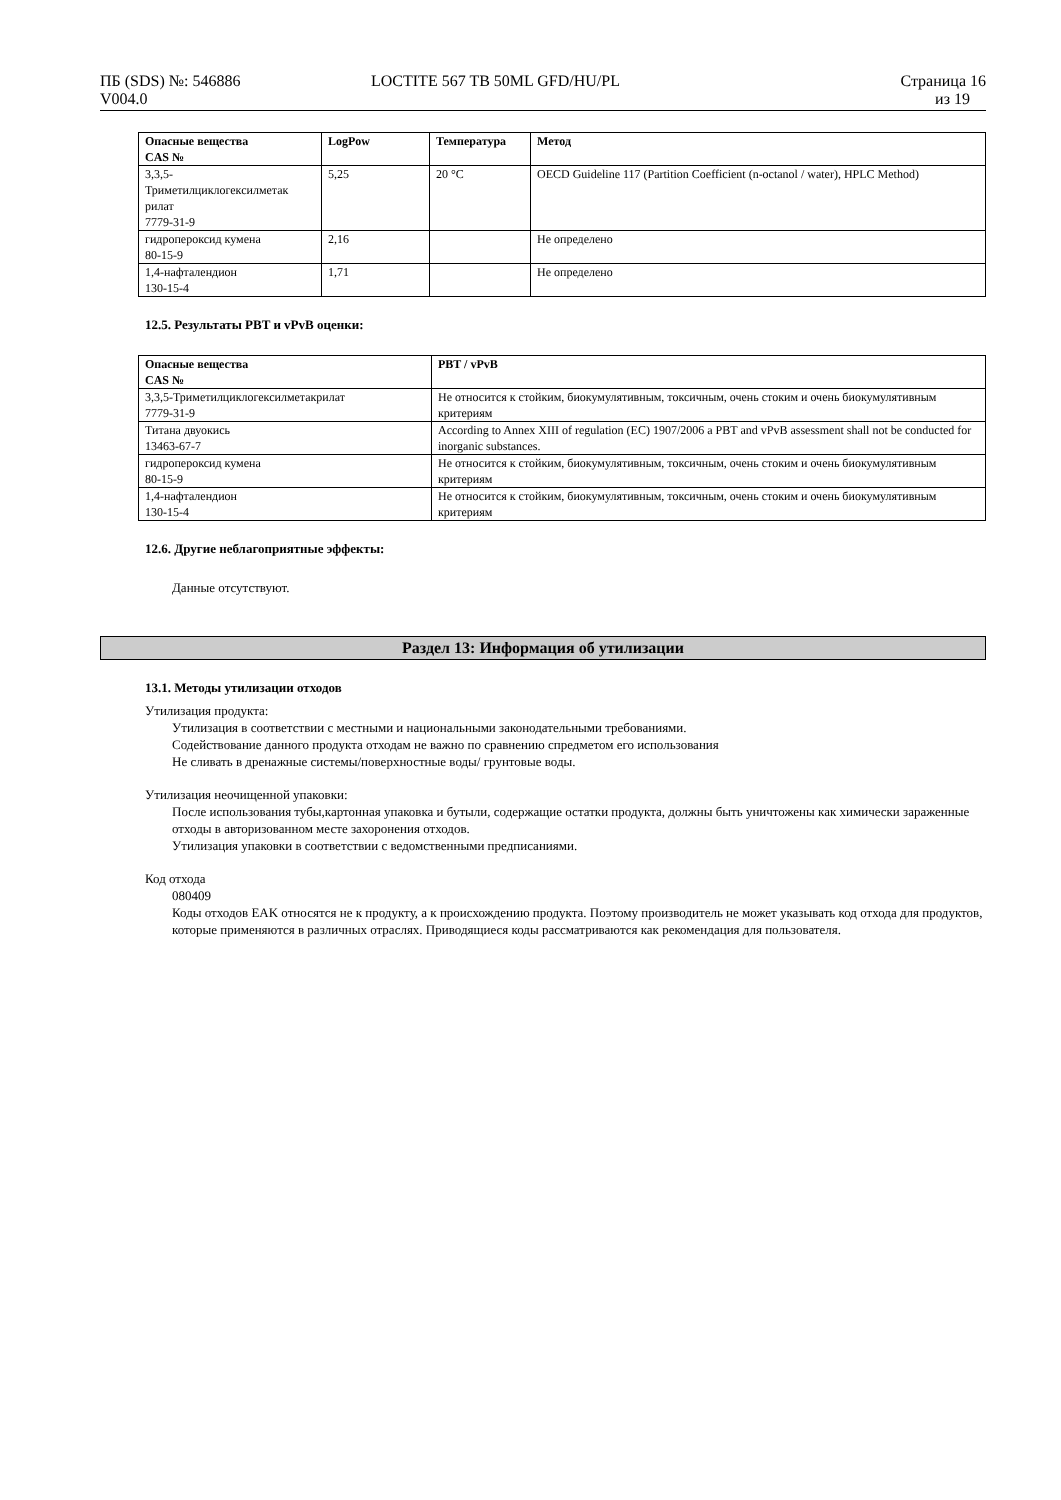ПБ (SDS) №: 546886
V004.0
LOCTITE 567 TB 50ML GFD/HU/PL Страница 16
из 19
| Опасные вещества CAS № | LogPow | Температура | Метод |
| --- | --- | --- | --- |
| 3,3,5- Триметилциклогексилметак рилат 7779-31-9 | 5,25 | 20 °C | OECD Guideline 117 (Partition Coefficient (n-octanol / water), HPLC Method) |
| гидропероксид кумена 80-15-9 | 2,16 | | Не определено |
| 1,4-нафталендион 130-15-4 | 1,71 | | Не определено |
12.5. Результаты PBT и vPvB оценки:
| Опасные вещества CAS № | PBT / vPvB |
| --- | --- |
| 3,3,5-Триметилциклогексилметакрилат 7779-31-9 | Не относится к стойким, биокумулятивным, токсичным, очень стоким и очень биокумулятивным критериям |
| Титана двуокись 13463-67-7 | According to Annex XIII of regulation (EC) 1907/2006 a PBT and vPvB assessment shall not be conducted for inorganic substances. |
| гидропероксид кумена 80-15-9 | Не относится к стойким, биокумулятивным, токсичным, очень стоким и очень биокумулятивным критериям |
| 1,4-нафталендион 130-15-4 | Не относится к стойким, биокумулятивным, токсичным, очень стоким и очень биокумулятивным критериям |
12.6. Другие неблагоприятные эффекты:
Данные отсутствуют.
Раздел 13: Информация об утилизации
13.1. Методы утилизации отходов
Утилизация продукта:
Утилизация в соответствии с местными и национальными законодательными требованиями.
Содействование данного продукта отходам не важно по сравнению спредметом его использования
Не сливать в дренажные системы/поверхностные воды/ грунтовые воды.
Утилизация неочищенной упаковки:
После использования тубы,картонная упаковка и бутыли, содержащие остатки продукта, должны быть уничтожены как химически зараженные отходы в авторизованном месте захоронения отходов.
Утилизация упаковки в соответствии с ведомственными предписаниями.
Код отхода
080409
Коды отходов EAK относятся не к продукту, а к происхождению продукта. Поэтому производитель не может указывать код отхода для продуктов, которые применяются в различных отраслях. Приводящиеся коды рассматриваются как рекомендация для пользователя.